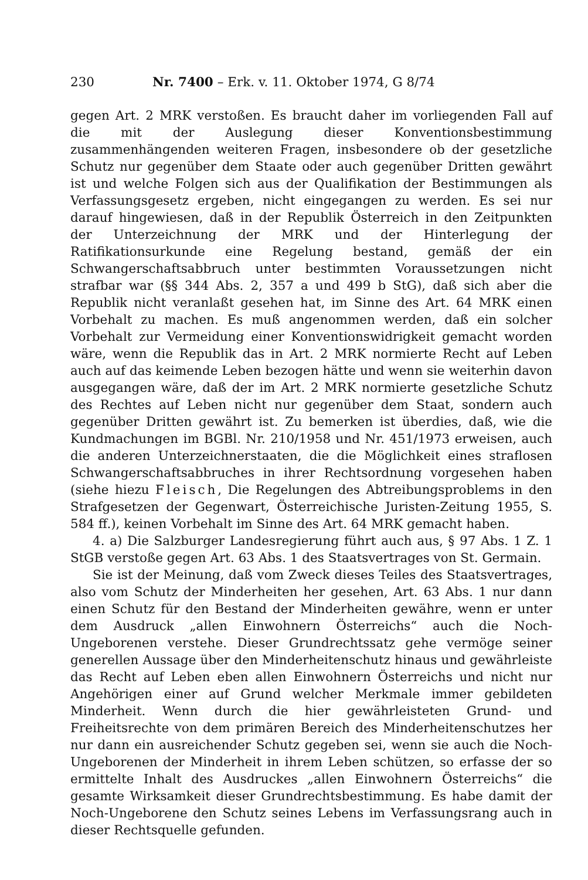230 Nr. 7400 – Erk. v. 11. Oktober 1974, G 8/74
gegen Art. 2 MRK verstoßen. Es braucht daher im vorliegenden Fall auf die mit der Auslegung dieser Konventionsbestimmung zusammenhängenden weiteren Fragen, insbesondere ob der gesetzliche Schutz nur gegenüber dem Staate oder auch gegenüber Dritten gewährt ist und welche Folgen sich aus der Qualifikation der Bestimmungen als Verfassungsgesetz ergeben, nicht eingegangen zu werden. Es sei nur darauf hingewiesen, daß in der Republik Österreich in den Zeitpunkten der Unterzeichnung der MRK und der Hinterlegung der Ratifikationsurkunde eine Regelung bestand, gemäß der ein Schwangerschaftsabbruch unter bestimmten Voraussetzungen nicht strafbar war (§§ 344 Abs. 2, 357 a und 499 b StG), daß sich aber die Republik nicht veranlaßt gesehen hat, im Sinne des Art. 64 MRK einen Vorbehalt zu machen. Es muß angenommen werden, daß ein solcher Vorbehalt zur Vermeidung einer Konventionswidrigkeit gemacht worden wäre, wenn die Republik das in Art. 2 MRK normierte Recht auf Leben auch auf das keimende Leben bezogen hätte und wenn sie weiterhin davon ausgegangen wäre, daß der im Art. 2 MRK normierte gesetzliche Schutz des Rechtes auf Leben nicht nur gegenüber dem Staat, sondern auch gegenüber Dritten gewährt ist. Zu bemerken ist überdies, daß, wie die Kundmachungen im BGBl. Nr. 210/1958 und Nr. 451/1973 erweisen, auch die anderen Unterzeichnerstaaten, die die Möglichkeit eines straflosen Schwangerschaftsabbruches in ihrer Rechtsordnung vorgesehen haben (siehe hiezu Fleisch, Die Regelungen des Abtreibungsproblems in den Strafgesetzen der Gegenwart, Österreichische Juristen-Zeitung 1955, S. 584 ff.), keinen Vorbehalt im Sinne des Art. 64 MRK gemacht haben.
4. a) Die Salzburger Landesregierung führt auch aus, § 97 Abs. 1 Z. 1 StGB verstoße gegen Art. 63 Abs. 1 des Staatsvertrages von St. Germain.
Sie ist der Meinung, daß vom Zweck dieses Teiles des Staatsvertrages, also vom Schutz der Minderheiten her gesehen, Art. 63 Abs. 1 nur dann einen Schutz für den Bestand der Minderheiten gewähre, wenn er unter dem Ausdruck „allen Einwohnern Österreichs“ auch die Noch-Ungeborenen verstehe. Dieser Grundrechtssatz gehe vermöge seiner generellen Aussage über den Minderheitenschutz hinaus und gewährleiste das Recht auf Leben eben allen Einwohnern Österreichs und nicht nur Angehörigen einer auf Grund welcher Merkmale immer gebildeten Minderheit. Wenn durch die hier gewährleisteten Grund- und Freiheitsrechte von dem primären Bereich des Minderheitenschutzes her nur dann ein ausreichender Schutz gegeben sei, wenn sie auch die Noch-Ungeborenen der Minderheit in ihrem Leben schützen, so erfasse der so ermittelte Inhalt des Ausdruckes „allen Einwohnern Österreichs“ die gesamte Wirksamkeit dieser Grundrechtsbestimmung. Es habe damit der Noch-Ungeborene den Schutz seines Lebens im Verfassungsrang auch in dieser Rechtsquelle gefunden.